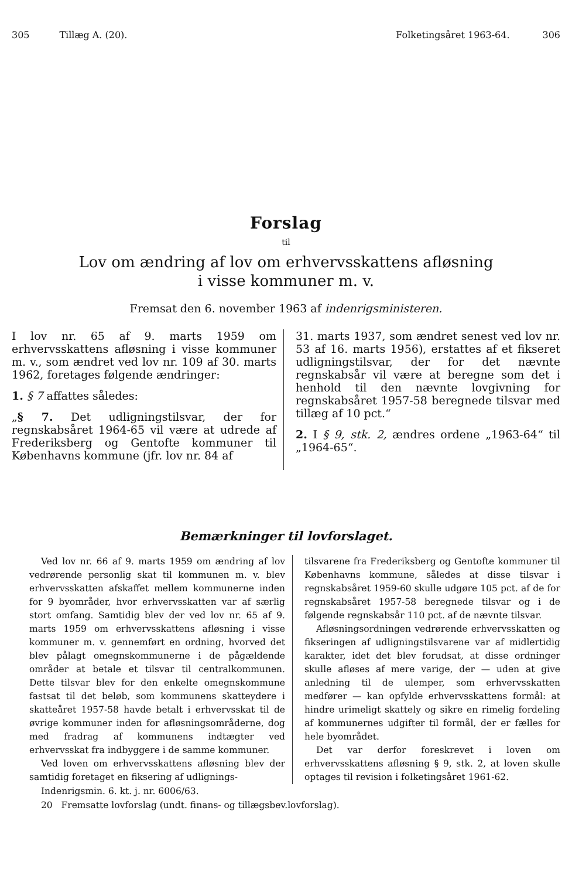305 Tillæg A. (20). Folketingsåret 1963-64. 306
Forslag
til
Lov om ændring af lov om erhvervsskattens afløsning
i visse kommuner m. v.
Fremsat den 6. november 1963 af indenrigsministeren.
I lov nr. 65 af 9. marts 1959 om erhvervsskattens afløsning i visse kommuner m. v., som ændret ved lov nr. 109 af 30. marts 1962, foretages følgende ændringer:
1. § 7 affattes således:
„§ 7. Det udligningstilsvar, der for regnskabsåret 1964-65 vil være at udrede af Frederiksberg og Gentofte kommuner til Københavns kommune (jfr. lov nr. 84 af
31. marts 1937, som ændret senest ved lov nr. 53 af 16. marts 1956), erstattes af et fikseret udligningstilsvar, der for det nævnte regnskabsår vil være at beregne som det i henhold til den nævnte lovgivning for regnskabsåret 1957-58 beregnede tilsvar med tillæg af 10 pct.“
2. I § 9, stk. 2, ændres ordene „1963-64“ til „1964-65“.
Bemærkninger til lovforslaget.
Ved lov nr. 66 af 9. marts 1959 om ændring af lov vedrørende personlig skat til kommunen m. v. blev erhvervsskatten afskaffet mellem kommunerne inden for 9 byområder, hvor erhvervsskatten var af særlig stort omfang. Samtidig blev der ved lov nr. 65 af 9. marts 1959 om erhvervsskattens afløsning i visse kommuner m. v. gennemført en ordning, hvorved det blev pålagt omegnskommunerne i de pågældende områder at betale et tilsvar til centralkommunen. Dette tilsvar blev for den enkelte omegnskommune fastsat til det beløb, som kommunens skatteydere i skatteåret 1957-58 havde betalt i erhvervsskat til de øvrige kommuner inden for afløsningsområderne, dog med fradrag af kommunens indtægter ved erhvervsskat fra indbyggere i de samme kommuner.
Ved loven om erhvervsskattens afløsning blev der samtidig foretaget en fiksering af udlignings-
tilsvarene fra Frederiksberg og Gentofte kommuner til Københavns kommune, således at disse tilsvar i regnskabsåret 1959-60 skulle udgøre 105 pct. af de for regnskabsåret 1957-58 beregnede tilsvar og i de følgende regnskabsår 110 pct. af de nævnte tilsvar.
Afløsningsordningen vedrørende erhvervsskatten og fikseringen af udligningstilsvarene var af midlertidig karakter, idet det blev forudsat, at disse ordninger skulle afløses af mere varige, der — uden at give anledning til de ulemper, som erhvervsskatten medfører — kan opfylde erhvervsskattens formål: at hindre urimeligt skattely og sikre en rimelig fordeling af kommunernes udgifter til formål, der er fælles for hele byområdet.
Det var derfor foreskrevet i loven om erhvervsskattens afløsning § 9, stk. 2, at loven skulle optages til revision i folketingsåret 1961-62.
Indenrigsmin. 6. kt. j. nr. 6006/63.
20 Fremsatte lovforslag (undt. finans- og tillægsbev.lovforslag).